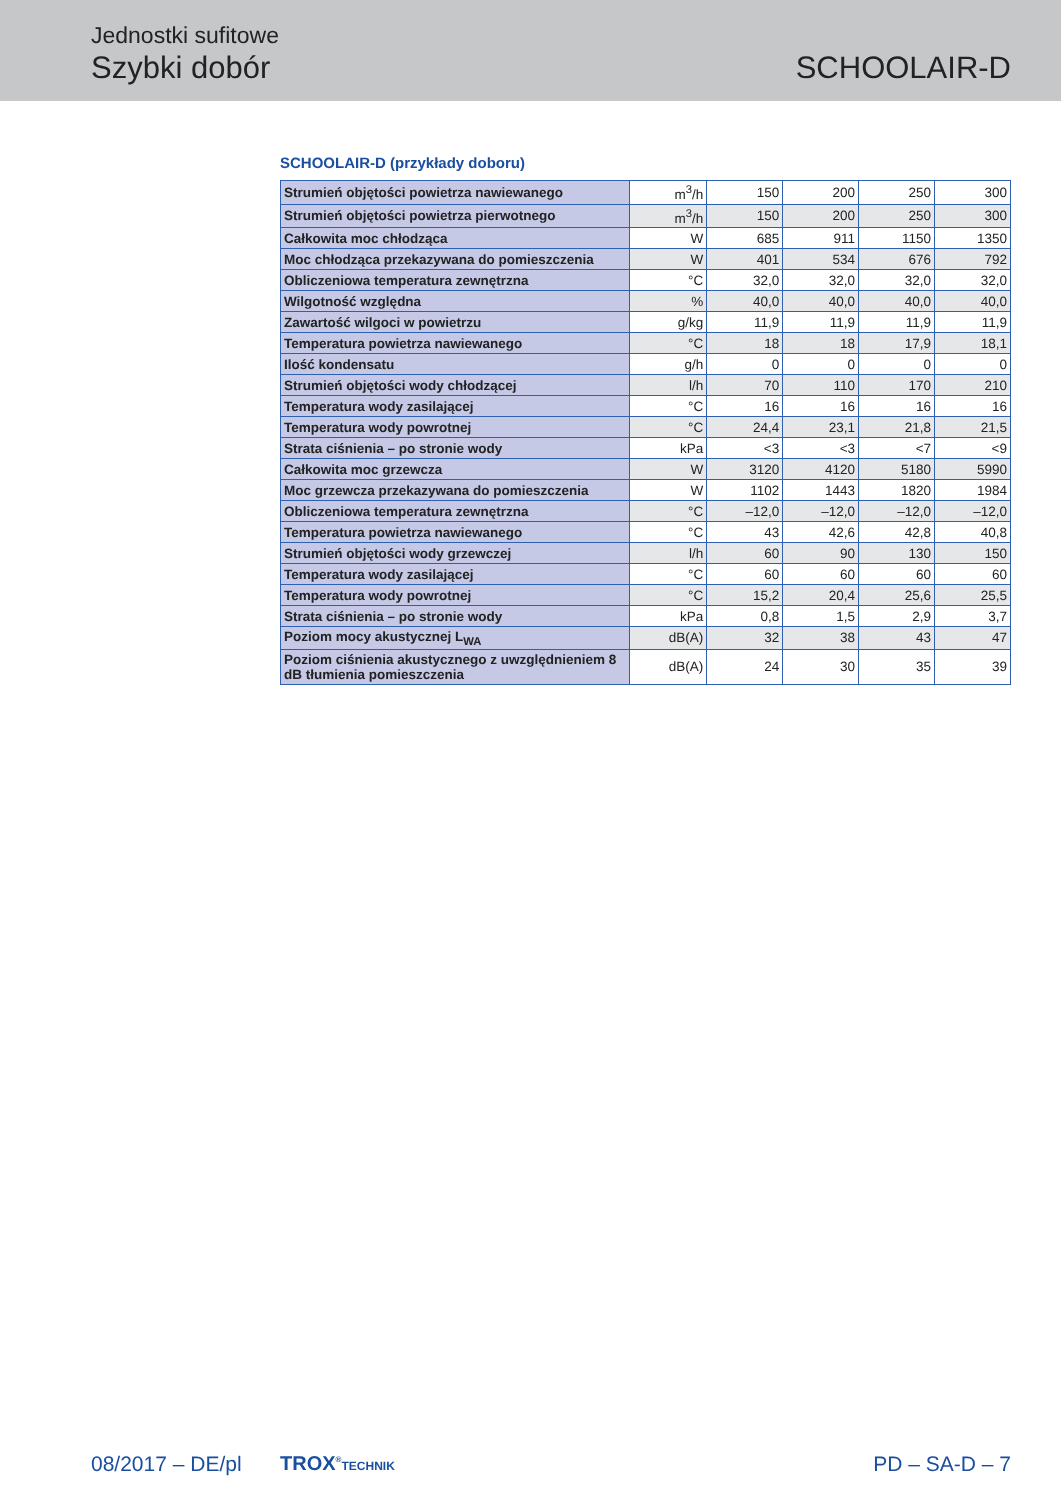Jednostki sufitowe
Szybki dobór SCHOOLAIR-D
SCHOOLAIR-D (przykłady doboru)
| Strumień objętości powietrza nawiewanego | m<sup>3</sup>/h | 150 | 200 | 250 | 300 |
| Strumień objętości powietrza pierwotnego | m<sup>3</sup>/h | 150 | 200 | 250 | 300 |
| Całkowita moc chłodząca | W | 685 | 911 | 1150 | 1350 |
| Moc chłodząca przekazywana do pomieszczenia | W | 401 | 534 | 676 | 792 |
| Obliczeniowa temperatura zewnętrzna | °C | 32,0 | 32,0 | 32,0 | 32,0 |
| Wilgotność względna | % | 40,0 | 40,0 | 40,0 | 40,0 |
| Zawartość wilgoci w powietrzu | g/kg | 11,9 | 11,9 | 11,9 | 11,9 |
| Temperatura powietrza nawiewanego | °C | 18 | 18 | 17,9 | 18,1 |
| Ilość kondensatu | g/h | 0 | 0 | 0 | 0 |
| Strumień objętości wody chłodzącej | l/h | 70 | 110 | 170 | 210 |
| Temperatura wody zasilającej | °C | 16 | 16 | 16 | 16 |
| Temperatura wody powrotnej | °C | 24,4 | 23,1 | 21,8 | 21,5 |
| Strata ciśnienia – po stronie wody | kPa | <3 | <3 | <7 | <9 |
| Całkowita moc grzewcza | W | 3120 | 4120 | 5180 | 5990 |
| Moc grzewcza przekazywana do pomieszczenia | W | 1102 | 1443 | 1820 | 1984 |
| Obliczeniowa temperatura zewnętrzna | °C | –12,0 | –12,0 | –12,0 | –12,0 |
| Temperatura powietrza nawiewanego | °C | 43 | 42,6 | 42,8 | 40,8 |
| Strumień objętości wody grzewczej | l/h | 60 | 90 | 130 | 150 |
| Temperatura wody zasilającej | °C | 60 | 60 | 60 | 60 |
| Temperatura wody powrotnej | °C | 15,2 | 20,4 | 25,6 | 25,5 |
| Strata ciśnienia – po stronie wody | kPa | 0,8 | 1,5 | 2,9 | 3,7 |
| Poziom mocy akustycznej L<sub>WA</sub> | dB(A) | 32 | 38 | 43 | 47 |
| Poziom ciśnienia akustycznego z uwzględnieniem 8 dB tłumienia pomieszczenia | dB(A) | 24 | 30 | 35 | 39 |
08/2017 – DE/pl TROX<sup>®</sup>TECHNIK PD – SA-D – 7